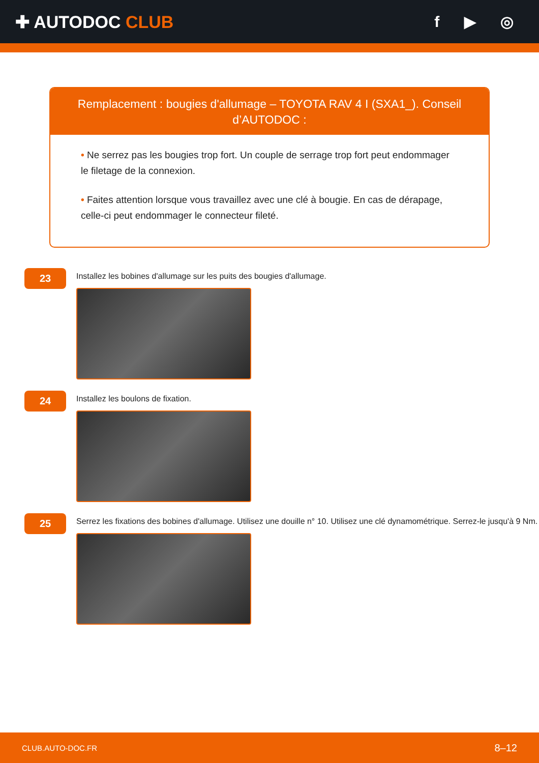✚ AUTODOC CLUB f ▶ ◎
Remplacement : bougies d'allumage – TOYOTA RAV 4 I (SXA1_). Conseil d’AUTODOC :
• Ne serrez pas les bougies trop fort. Un couple de serrage trop fort peut endommager le filetage de la connexion.
• Faites attention lorsque vous travaillez avec une clé à bougie. En cas de dérapage, celle-ci peut endommager le connecteur fileté.
23
Installez les bobines d'allumage sur les puits des bougies d'allumage.
24
Installez les boulons de fixation.
25
Serrez les fixations des bobines d'allumage. Utilisez une douille n° 10. Utilisez une clé dynamométrique. Serrez-le jusqu'à 9 Nm.
CLUB.AUTO-DOC.FR 8–12